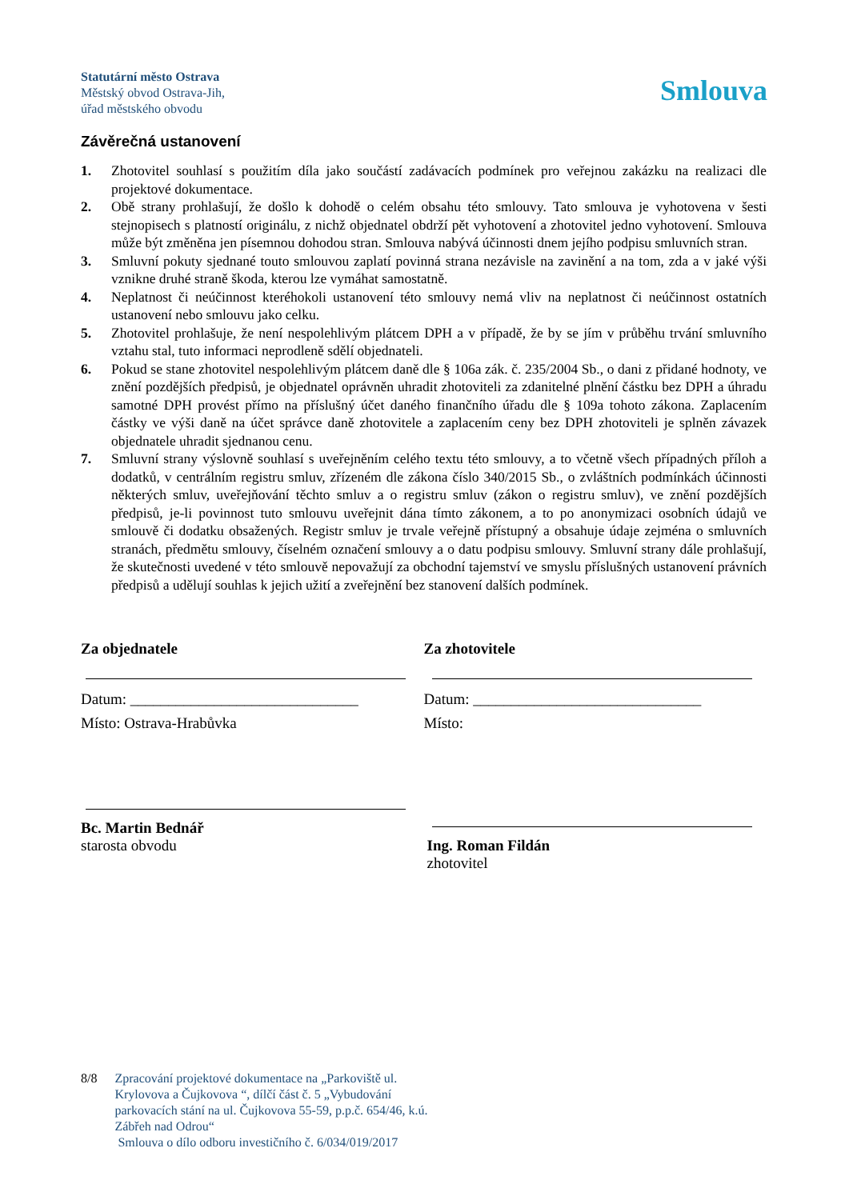Statutární město Ostrava
Městský obvod Ostrava-Jih,
úřad městského obvodu
Smlouva
Závěrečná ustanovení
1. Zhotovitel souhlasí s použitím díla jako součástí zadávacích podmínek pro veřejnou zakázku na realizaci dle projektové dokumentace.
2. Obě strany prohlašují, že došlo k dohodě o celém obsahu této smlouvy. Tato smlouva je vyhotovena v šesti stejnopisech s platností originálu, z nichž objednatel obdrží pět vyhotovení a zhotovitel jedno vyhotovení. Smlouva může být změněna jen písemnou dohodou stran. Smlouva nabývá účinnosti dnem jejího podpisu smluvních stran.
3. Smluvní pokuty sjednané touto smlouvou zaplatí povinná strana nezávisle na zavinění a na tom, zda a v jaké výši vznikne druhé straně škoda, kterou lze vymáhat samostatně.
4. Neplatnost či neúčinnost kteréhokoli ustanovení této smlouvy nemá vliv na neplatnost či neúčinnost ostatních ustanovení nebo smlouvu jako celku.
5. Zhotovitel prohlašuje, že není nespolehlivým plátcem DPH a v případě, že by se jím v průběhu trvání smluvního vztahu stal, tuto informaci neprodleně sdělí objednateli.
6. Pokud se stane zhotovitel nespolehlivým plátcem daně dle § 106a zák. č. 235/2004 Sb., o dani z přidané hodnoty, ve znění pozdějších předpisů, je objednatel oprávněn uhradit zhotoviteli za zdanitelné plnění částku bez DPH a úhradu samotné DPH provést přímo na příslušný účet daného finančního úřadu dle § 109a tohoto zákona. Zaplacením částky ve výši daně na účet správce daně zhotovitele a zaplacením ceny bez DPH zhotoviteli je splněn závazek objednatele uhradit sjednanou cenu.
7. Smluvní strany výslovně souhlasí s uveřejněním celého textu této smlouvy, a to včetně všech případných příloh a dodatků, v centrálním registru smluv, zřízeném dle zákona číslo 340/2015 Sb., o zvláštních podmínkách účinnosti některých smluv, uveřejňování těchto smluv a o registru smluv (zákon o registru smluv), ve znění pozdějších předpisů, je-li povinnost tuto smlouvu uveřejnit dána tímto zákonem, a to po anonymizaci osobních údajů ve smlouvě či dodatku obsažených. Registr smluv je trvale veřejně přístupný a obsahuje údaje zejména o smluvních stranách, předmětu smlouvy, číselném označení smlouvy a o datu podpisu smlouvy. Smluvní strany dále prohlašují, že skutečnosti uvedené v této smlouvě nepovažují za obchodní tajemství ve smyslu příslušných ustanovení právních předpisů a udělují souhlas k jejich užití a zveřejnění bez stanovení dalších podmínek.
Za objednatele
Datum: ______________________________
Místo: Ostrava-Hrabůvka
Bc. Martin Bednář
starosta obvodu
Za zhotovitele
Datum: ______________________________
Místo:
Ing. Roman Fildán
zhotovitel
8/8 Zpracování projektové dokumentace na „Parkoviště ul.
Krylovova a Čujkovova “, dílčí část č. 5 „Vybudování
parkovacích stání na ul. Čujkovova 55-59, p.p.č. 654/46, k.ú.
Zábřeh nad Odrou“
Smlouva o dílo odboru investičního č. 6/034/019/2017